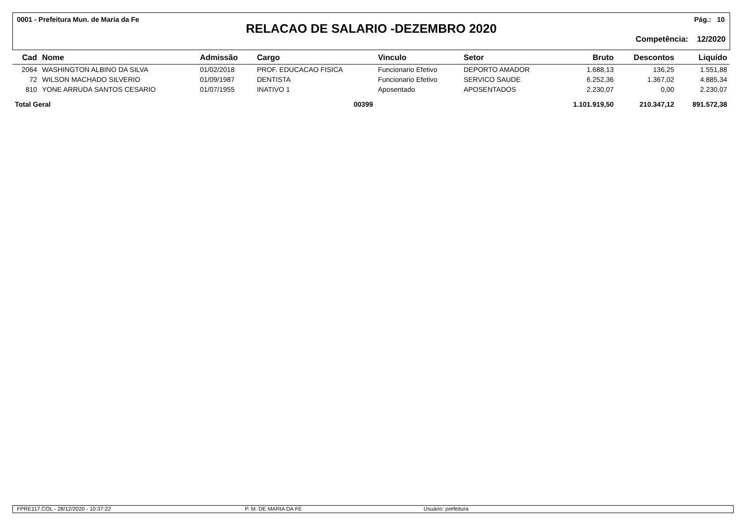0001 - Prefeitura Mun. de Maria da Fe Pág.: 10
RELACAO DE SALARIO -DEZEMBRO 2020
Competência: 12/2020
| Cad | Nome | Admissão | Cargo | Vinculo | Setor | Bruto | Descontos | Liquído |
| --- | --- | --- | --- | --- | --- | --- | --- | --- |
| 2064 | WASHINGTON ALBINO DA SILVA | 01/02/2018 | PROF. EDUCACAO FISICA | Funcionario Efetivo | DEPORTO AMADOR | 1.688,13 | 136,25 | 1.551,88 |
| 72 | WILSON MACHADO SILVERIO | 01/09/1987 | DENTISTA | Funcionario Efetivo | SERVICO SAUDE | 6.252,36 | 1.367,02 | 4.885,34 |
| 810 | YONE ARRUDA SANTOS CESARIO | 01/07/1955 | INATIVO 1 | Aposentado | APOSENTADOS | 2.230,07 | 0,00 | 2.230,07 |
| Total Geral | | | 00399 | | | 1.101.919,50 | 210.347,12 | 891.572,38 |
FPRE117.COL - 28/12/2020 - 10:37:22 P. M. DE MARIA DA FE Usuário: prefeitura